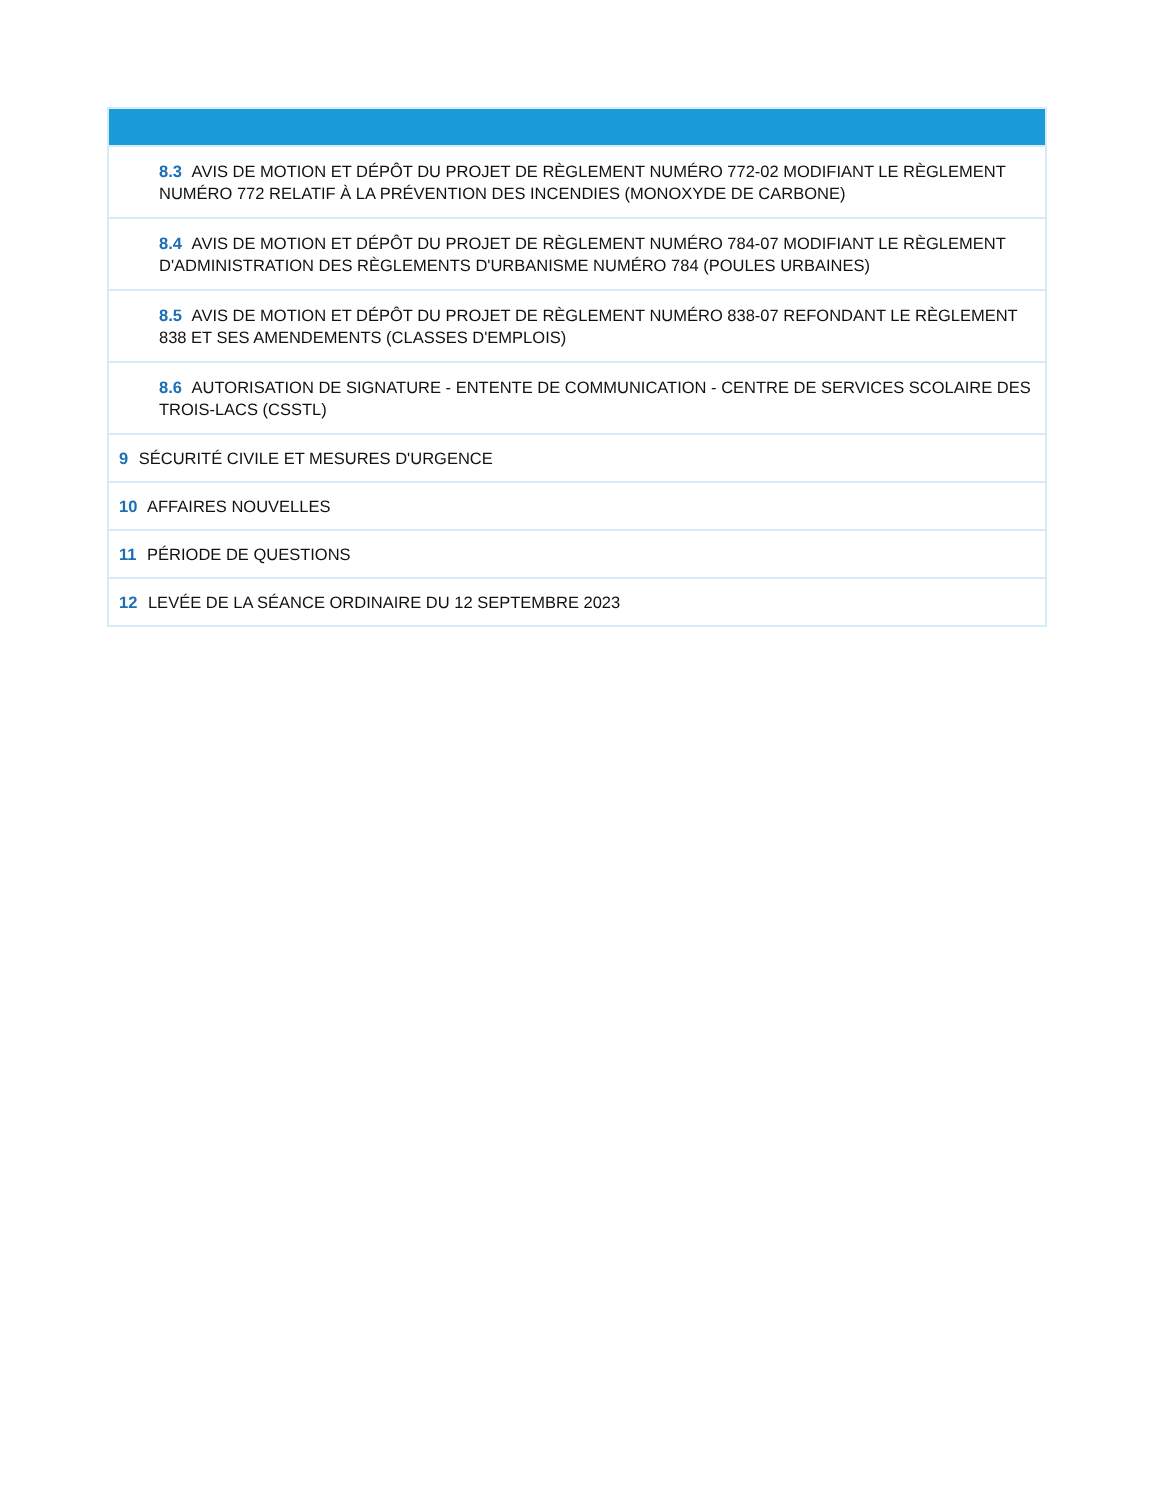| 8.3 AVIS DE MOTION ET DÉPÔT DU PROJET DE RÈGLEMENT NUMÉRO 772-02 MODIFIANT LE RÈGLEMENT NUMÉRO 772 RELATIF À LA PRÉVENTION DES INCENDIES (MONOXYDE DE CARBONE) |
| 8.4 AVIS DE MOTION ET DÉPÔT DU PROJET DE RÈGLEMENT NUMÉRO 784-07 MODIFIANT LE RÈGLEMENT D'ADMINISTRATION DES RÈGLEMENTS D'URBANISME NUMÉRO 784 (POULES URBAINES) |
| 8.5 AVIS DE MOTION ET DÉPÔT DU PROJET DE RÈGLEMENT NUMÉRO 838-07 REFONDANT LE RÈGLEMENT 838 ET SES AMENDEMENTS (CLASSES D'EMPLOIS) |
| 8.6 AUTORISATION DE SIGNATURE - ENTENTE DE COMMUNICATION - CENTRE DE SERVICES SCOLAIRE DES TROIS-LACS (CSSTL) |
| 9 SÉCURITÉ CIVILE ET MESURES D'URGENCE |
| 10 AFFAIRES NOUVELLES |
| 11 PÉRIODE DE QUESTIONS |
| 12 LEVÉE DE LA SÉANCE ORDINAIRE DU 12 SEPTEMBRE 2023 |